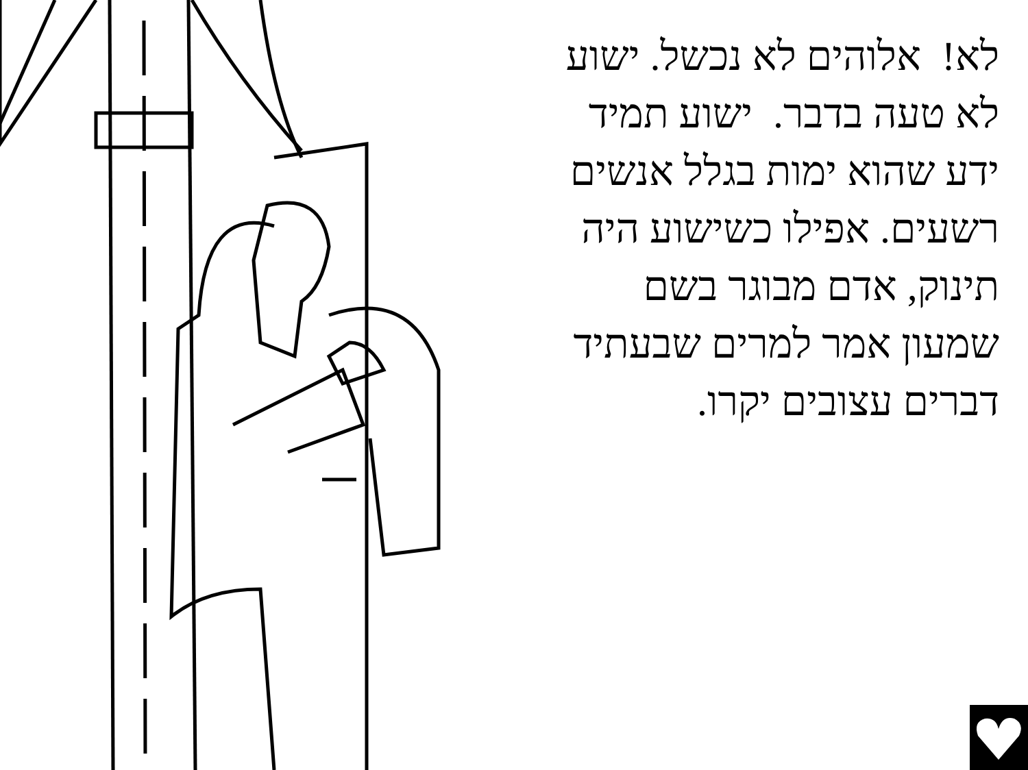לא! אלוהים לא נכשל. ישוע
לא טעה בדבר. ישוע תמיד
ידע שהוא ימות בגלל אנשים
רשעים. אפילו כשישוע היה
תינוק, אדם מבוגר בשם
שמעון אמר למרים שבעתיד
דברים עצובים יקרו.